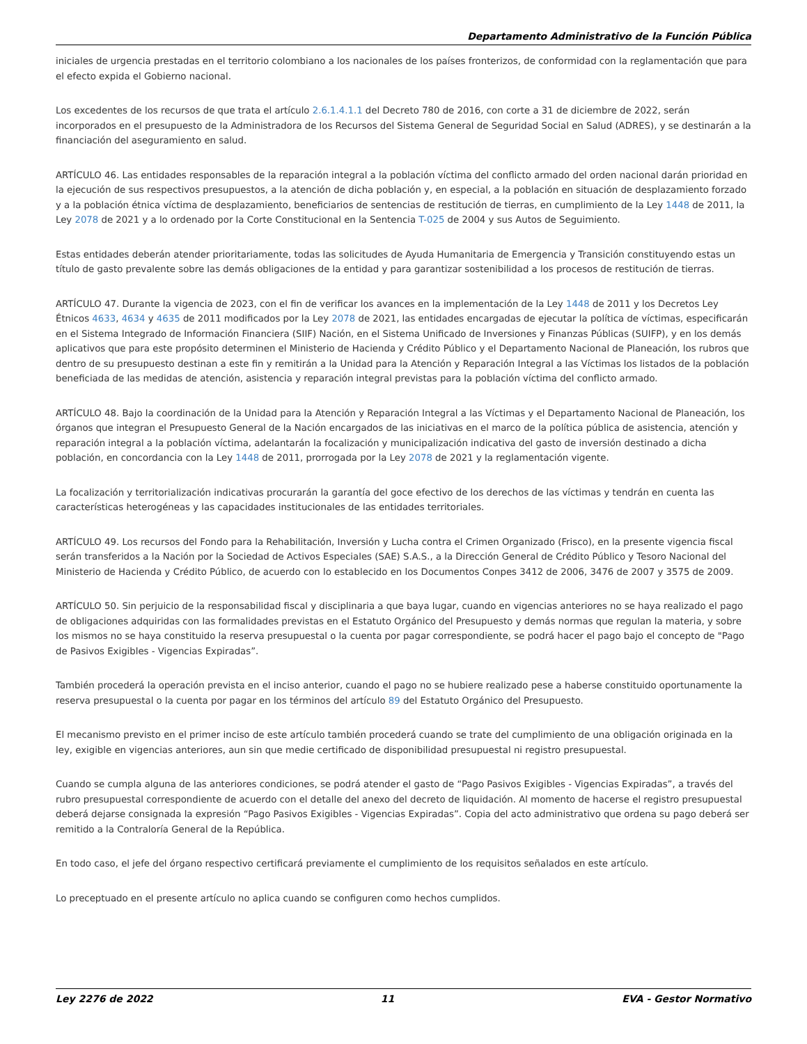Departamento Administrativo de la Función Pública
iniciales de urgencia prestadas en el territorio colombiano a los nacionales de los países fronterizos, de conformidad con la reglamentación que para el efecto expida el Gobierno nacional.
Los excedentes de los recursos de que trata el artículo 2.6.1.4.1.1 del Decreto 780 de 2016, con corte a 31 de diciembre de 2022, serán incorporados en el presupuesto de la Administradora de los Recursos del Sistema General de Seguridad Social en Salud (ADRES), y se destinarán a la financiación del aseguramiento en salud.
ARTÍCULO 46. Las entidades responsables de la reparación integral a la población víctima del conflicto armado del orden nacional darán prioridad en la ejecución de sus respectivos presupuestos, a la atención de dicha población y, en especial, a la población en situación de desplazamiento forzado y a la población étnica víctima de desplazamiento, beneficiarios de sentencias de restitución de tierras, en cumplimiento de la Ley 1448 de 2011, la Ley 2078 de 2021 y a lo ordenado por la Corte Constitucional en la Sentencia T-025 de 2004 y sus Autos de Seguimiento.
Estas entidades deberán atender prioritariamente, todas las solicitudes de Ayuda Humanitaria de Emergencia y Transición constituyendo estas un título de gasto prevalente sobre las demás obligaciones de la entidad y para garantizar sostenibilidad a los procesos de restitución de tierras.
ARTÍCULO 47. Durante la vigencia de 2023, con el fin de verificar los avances en la implementación de la Ley 1448 de 2011 y los Decretos Ley Étnicos 4633, 4634 y 4635 de 2011 modificados por la Ley 2078 de 2021, las entidades encargadas de ejecutar la política de víctimas, especificarán en el Sistema Integrado de Información Financiera (SIIF) Nación, en el Sistema Unificado de Inversiones y Finanzas Públicas (SUIFP), y en los demás aplicativos que para este propósito determinen el Ministerio de Hacienda y Crédito Público y el Departamento Nacional de Planeación, los rubros que dentro de su presupuesto destinan a este fin y remitirán a la Unidad para la Atención y Reparación Integral a las Víctimas los listados de la población beneficiada de las medidas de atención, asistencia y reparación integral previstas para la población víctima del conflicto armado.
ARTÍCULO 48. Bajo la coordinación de la Unidad para la Atención y Reparación Integral a las Víctimas y el Departamento Nacional de Planeación, los órganos que integran el Presupuesto General de la Nación encargados de las iniciativas en el marco de la política pública de asistencia, atención y reparación integral a la población víctima, adelantarán la focalización y municipalización indicativa del gasto de inversión destinado a dicha población, en concordancia con la Ley 1448 de 2011, prorrogada por la Ley 2078 de 2021 y la reglamentación vigente.
La focalización y territorialización indicativas procurarán la garantía del goce efectivo de los derechos de las víctimas y tendrán en cuenta las características heterogéneas y las capacidades institucionales de las entidades territoriales.
ARTÍCULO 49. Los recursos del Fondo para la Rehabilitación, Inversión y Lucha contra el Crimen Organizado (Frisco), en la presente vigencia fiscal serán transferidos a la Nación por la Sociedad de Activos Especiales (SAE) S.A.S., a la Dirección General de Crédito Público y Tesoro Nacional del Ministerio de Hacienda y Crédito Público, de acuerdo con lo establecido en los Documentos Conpes 3412 de 2006, 3476 de 2007 y 3575 de 2009.
ARTÍCULO 50. Sin perjuicio de la responsabilidad fiscal y disciplinaria a que baya lugar, cuando en vigencias anteriores no se haya realizado el pago de obligaciones adquiridas con las formalidades previstas en el Estatuto Orgánico del Presupuesto y demás normas que regulan la materia, y sobre los mismos no se haya constituido la reserva presupuestal o la cuenta por pagar correspondiente, se podrá hacer el pago bajo el concepto de "Pago de Pasivos Exigibles - Vigencias Expiradas”.
También procederá la operación prevista en el inciso anterior, cuando el pago no se hubiere realizado pese a haberse constituido oportunamente la reserva presupuestal o la cuenta por pagar en los términos del artículo 89 del Estatuto Orgánico del Presupuesto.
El mecanismo previsto en el primer inciso de este artículo también procederá cuando se trate del cumplimiento de una obligación originada en la ley, exigible en vigencias anteriores, aun sin que medie certificado de disponibilidad presupuestal ni registro presupuestal.
Cuando se cumpla alguna de las anteriores condiciones, se podrá atender el gasto de “Pago Pasivos Exigibles - Vigencias Expiradas”, a través del rubro presupuestal correspondiente de acuerdo con el detalle del anexo del decreto de liquidación. Al momento de hacerse el registro presupuestal deberá dejarse consignada la expresión “Pago Pasivos Exigibles - Vigencias Expiradas”. Copia del acto administrativo que ordena su pago deberá ser remitido a la Contraloría General de la República.
En todo caso, el jefe del órgano respectivo certificará previamente el cumplimiento de los requisitos señalados en este artículo.
Lo preceptuado en el presente artículo no aplica cuando se configuren como hechos cumplidos.
Ley 2276 de 2022 11 EVA - Gestor Normativo